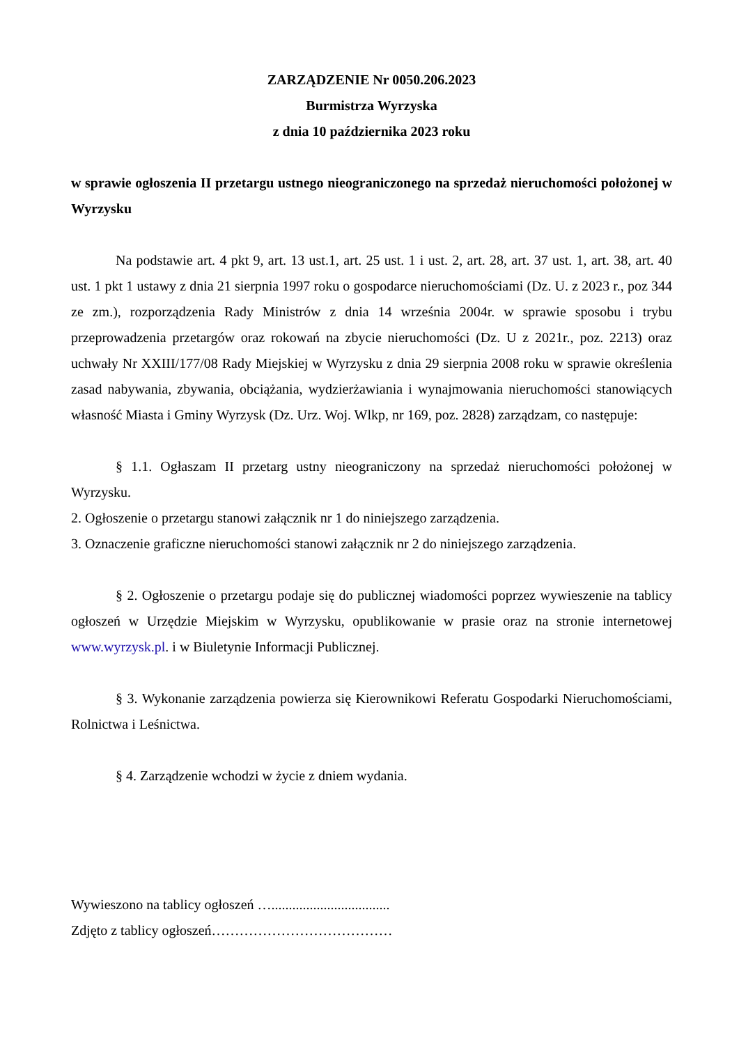ZARZĄDZENIE Nr 0050.206.2023
Burmistrza Wyrzyska
z dnia 10 października 2023 roku
w sprawie ogłoszenia II przetargu ustnego nieograniczonego na sprzedaż nieruchomości położonej w Wyrzysku
Na podstawie art. 4 pkt 9, art. 13 ust.1, art. 25 ust. 1 i ust. 2, art. 28, art. 37 ust. 1, art. 38, art. 40 ust. 1 pkt 1 ustawy z dnia 21 sierpnia 1997 roku o gospodarce nieruchomościami (Dz. U. z 2023 r., poz 344 ze zm.), rozporządzenia Rady Ministrów z dnia 14 września 2004r. w sprawie sposobu i trybu przeprowadzenia przetargów oraz rokowań na zbycie nieruchomości (Dz. U z 2021r., poz. 2213) oraz uchwały Nr XXIII/177/08 Rady Miejskiej w Wyrzysku z dnia 29 sierpnia 2008 roku w sprawie określenia zasad nabywania, zbywania, obciążania, wydzierżawiania i wynajmowania nieruchomości stanowiących własność Miasta i Gminy Wyrzysk (Dz. Urz. Woj. Wlkp, nr 169, poz. 2828) zarządzam, co następuje:
§ 1.1. Ogłaszam II przetarg ustny nieograniczony na sprzedaż nieruchomości położonej w Wyrzysku.
2. Ogłoszenie o przetargu stanowi załącznik nr 1 do niniejszego zarządzenia.
3. Oznaczenie graficzne nieruchomości stanowi załącznik nr 2 do niniejszego zarządzenia.
§ 2. Ogłoszenie o przetargu podaje się do publicznej wiadomości poprzez wywieszenie na tablicy ogłoszeń w Urzędzie Miejskim w Wyrzysku, opublikowanie w prasie oraz na stronie internetowej www.wyrzysk.pl. i w Biuletynie Informacji Publicznej.
§ 3. Wykonanie zarządzenia powierza się Kierownikowi Referatu Gospodarki Nieruchomościami, Rolnictwa i Leśnictwa.
§ 4. Zarządzenie wchodzi w życie z dniem wydania.
Wywieszono na tablicy ogłoszeń …..................................
Zdjęto z tablicy ogłoszeń…………………………………